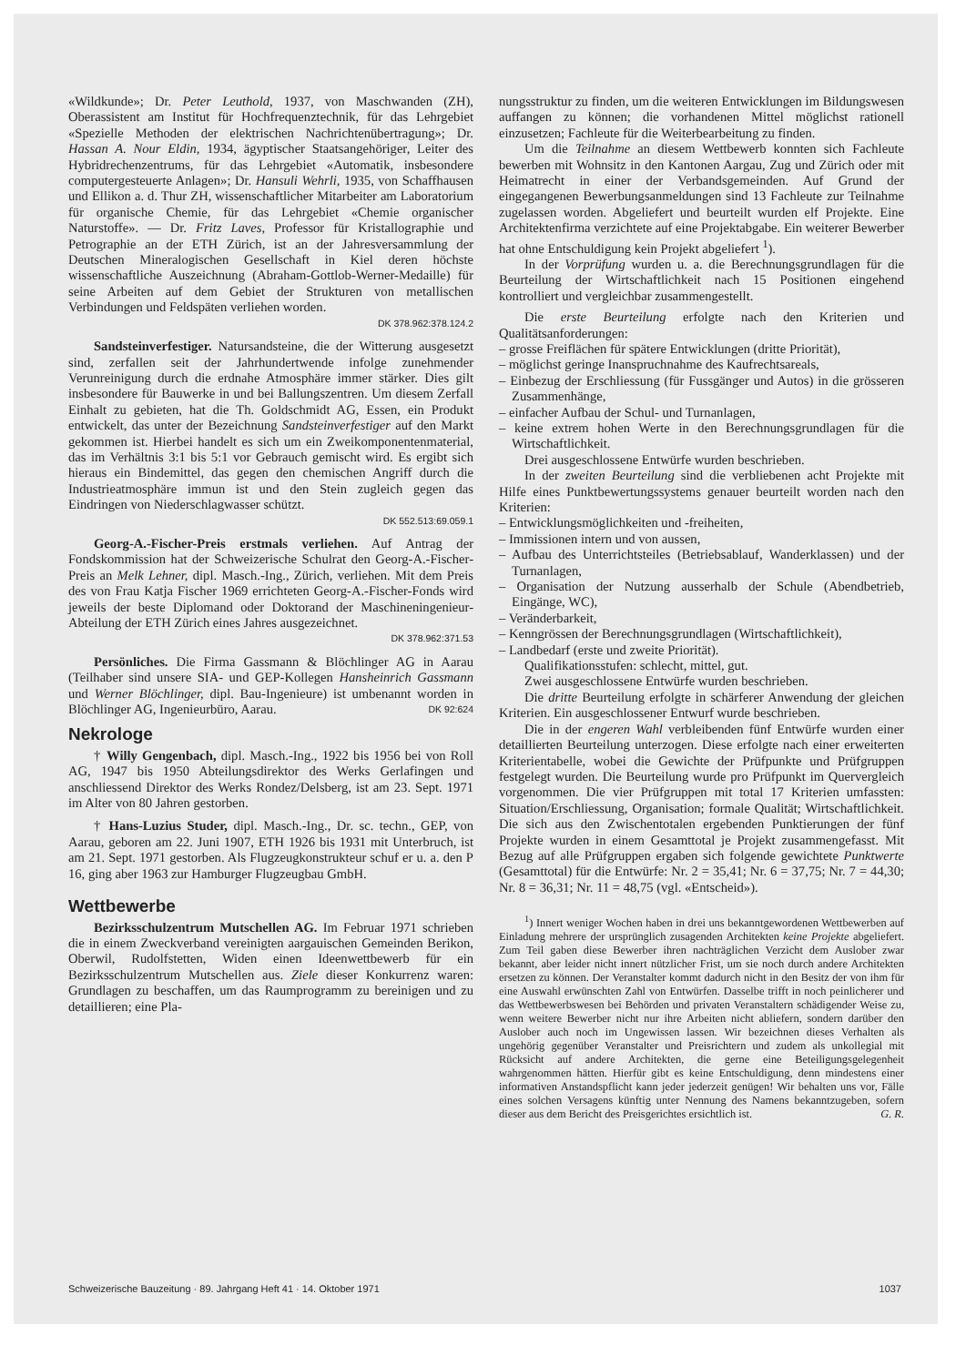«Wildkunde»; Dr. Peter Leuthold, 1937, von Maschwanden (ZH), Oberassistent am Institut für Hochfrequenztechnik, für das Lehrgebiet «Spezielle Methoden der elektrischen Nachrichtenübertragung»; Dr. Hassan A. Nour Eldin, 1934, ägyptischer Staatsangehöriger, Leiter des Hybridrechenzentrums, für das Lehrgebiet «Automatik, insbesondere computergesteuerte Anlagen»; Dr. Hansuli Wehrli, 1935, von Schaffhausen und Ellikon a. d. Thur ZH, wissenschaftlicher Mitarbeiter am Laboratorium für organische Chemie, für das Lehrgebiet «Chemie organischer Naturstoffe». — Dr. Fritz Laves, Professor für Kristallographie und Petrographie an der ETH Zürich, ist an der Jahresversammlung der Deutschen Mineralogischen Gesellschaft in Kiel deren höchste wissenschaftliche Auszeichnung (Abraham-Gottlob-Werner-Medaille) für seine Arbeiten auf dem Gebiet der Strukturen von metallischen Verbindungen und Feldspäten verliehen worden.
DK 378.962:378.124.2
Sandsteinverfestiger. Natursandsteine, die der Witterung ausgesetzt sind, zerfallen seit der Jahrhundertwende infolge zunehmender Verunreinigung durch die erdnahe Atmosphäre immer stärker. Dies gilt insbesondere für Bauwerke in und bei Ballungszentren. Um diesem Zerfall Einhalt zu gebieten, hat die Th. Goldschmidt AG, Essen, ein Produkt entwickelt, das unter der Bezeichnung Sandsteinverfestiger auf den Markt gekommen ist. Hierbei handelt es sich um ein Zweikomponentenmaterial, das im Verhältnis 3:1 bis 5:1 vor Gebrauch gemischt wird. Es ergibt sich hieraus ein Bindemittel, das gegen den chemischen Angriff durch die Industrieatmosphäre immun ist und den Stein zugleich gegen das Eindringen von Niederschlagwasser schützt.
DK 552.513:69.059.1
Georg-A.-Fischer-Preis erstmals verliehen. Auf Antrag der Fondskommission hat der Schweizerische Schulrat den Georg-A.-Fischer-Preis an Melk Lehner, dipl. Masch.-Ing., Zürich, verliehen. Mit dem Preis des von Frau Katja Fischer 1969 errichteten Georg-A.-Fischer-Fonds wird jeweils der beste Diplomand oder Doktorand der Maschineningenieur-Abteilung der ETH Zürich eines Jahres ausgezeichnet.
DK 378.962:371.53
Persönliches. Die Firma Gassmann & Blöchlinger AG in Aarau (Teilhaber sind unsere SIA- und GEP-Kollegen Hansheinrich Gassmann und Werner Blöchlinger, dipl. Bau-Ingenieure) ist umbenannt worden in Blöchlinger AG, Ingenieurbüro, Aarau. DK 92:624
Nekrologe
† Willy Gengenbach, dipl. Masch.-Ing., 1922 bis 1956 bei von Roll AG, 1947 bis 1950 Abteilungsdirektor des Werks Gerlafingen und anschliessend Direktor des Werks Rondez/Delsberg, ist am 23. Sept. 1971 im Alter von 80 Jahren gestorben.
† Hans-Luzius Studer, dipl. Masch.-Ing., Dr. sc. techn., GEP, von Aarau, geboren am 22. Juni 1907, ETH 1926 bis 1931 mit Unterbruch, ist am 21. Sept. 1971 gestorben. Als Flugzeugkonstrukteur schuf er u. a. den P 16, ging aber 1963 zur Hamburger Flugzeugbau GmbH.
Wettbewerbe
Bezirksschulzentrum Mutschellen AG. Im Februar 1971 schrieben die in einem Zweckverband vereinigten aargauischen Gemeinden Berikon, Oberwil, Rudolfstetten, Widen einen Ideenwettbewerb für ein Bezirksschulzentrum Mutschellen aus. Ziele dieser Konkurrenz waren: Grundlagen zu beschaffen, um das Raumprogramm zu bereinigen und zu detaillieren; eine Pla-
nungsstruktur zu finden, um die weiteren Entwicklungen im Bildungswesen auffangen zu können; die vorhandenen Mittel möglichst rationell einzusetzen; Fachleute für die Weiterbearbeitung zu finden.
Um die Teilnahme an diesem Wettbewerb konnten sich Fachleute bewerben mit Wohnsitz in den Kantonen Aargau, Zug und Zürich oder mit Heimatrecht in einer der Verbandsgemeinden. Auf Grund der eingegangenen Bewerbungsanmeldungen sind 13 Fachleute zur Teilnahme zugelassen worden. Abgeliefert und beurteilt wurden elf Projekte. Eine Architektenfirma verzichtete auf eine Projektabgabe. Ein weiterer Bewerber hat ohne Entschuldigung kein Projekt abgeliefert <sup>1</sup>).
In der Vorprüfung wurden u. a. die Berechnungsgrundlagen für die Beurteilung der Wirtschaftlichkeit nach 15 Positionen eingehend kontrolliert und vergleichbar zusammengestellt.
Die erste Beurteilung erfolgte nach den Kriterien und Qualitätsanforderungen:
– grosse Freiflächen für spätere Entwicklungen (dritte Priorität),
– möglichst geringe Inanspruchnahme des Kaufrechtsareals,
– Einbezug der Erschliessung (für Fussgänger und Autos) in die grösseren Zusammenhänge,
– einfacher Aufbau der Schul- und Turnanlagen,
– keine extrem hohen Werte in den Berechnungsgrundlagen für die Wirtschaftlichkeit.
Drei ausgeschlossene Entwürfe wurden beschrieben.
In der zweiten Beurteilung sind die verbliebenen acht Projekte mit Hilfe eines Punktbewertungssystems genauer beurteilt worden nach den Kriterien:
– Entwicklungsmöglichkeiten und -freiheiten,
– Immissionen intern und von aussen,
– Aufbau des Unterrichtsteiles (Betriebsablauf, Wanderklassen) und der Turnanlagen,
– Organisation der Nutzung ausserhalb der Schule (Abendbetrieb, Eingänge, WC),
– Veränderbarkeit,
– Kenngrössen der Berechnungsgrundlagen (Wirtschaftlichkeit),
– Landbedarf (erste und zweite Priorität).
Qualifikationsstufen: schlecht, mittel, gut.
Zwei ausgeschlossene Entwürfe wurden beschrieben.
Die dritte Beurteilung erfolgte in schärferer Anwendung der gleichen Kriterien. Ein ausgeschlossener Entwurf wurde beschrieben.
Die in der engeren Wahl verbleibenden fünf Entwürfe wurden einer detaillierten Beurteilung unterzogen. Diese erfolgte nach einer erweiterten Kriterientabelle, wobei die Gewichte der Prüfpunkte und Prüfgruppen festgelegt wurden. Die Beurteilung wurde pro Prüfpunkt im Quervergleich vorgenommen. Die vier Prüfgruppen mit total 17 Kriterien umfassten: Situation/Erschliessung, Organisation; formale Qualität; Wirtschaftlichkeit. Die sich aus den Zwischentotalen ergebenden Punktierungen der fünf Projekte wurden in einem Gesamttotal je Projekt zusammengefasst. Mit Bezug auf alle Prüfgruppen ergaben sich folgende gewichtete Punktwerte (Gesamttotal) für die Entwürfe: Nr. 2 = 35,41; Nr. 6 = 37,75; Nr. 7 = 44,30; Nr. 8 = 36,31; Nr. 11 = 48,75 (vgl. «Entscheid»).
<sup>1</sup>) Innert weniger Wochen haben in drei uns bekanntgewordenen Wettbewerben auf Einladung mehrere der ursprünglich zusagenden Architekten keine Projekte abgeliefert. Zum Teil gaben diese Bewerber ihren nachträglichen Verzicht dem Auslober zwar bekannt, aber leider nicht innert nützlicher Frist, um sie noch durch andere Architekten ersetzen zu können. Der Veranstalter kommt dadurch nicht in den Besitz der von ihm für eine Auswahl erwünschten Zahl von Entwürfen. Dasselbe trifft in noch peinlicherer und das Wettbewerbswesen bei Behörden und privaten Veranstaltern schädigender Weise zu, wenn weitere Bewerber nicht nur ihre Arbeiten nicht abliefern, sondern darüber den Auslober auch noch im Ungewissen lassen. Wir bezeichnen dieses Verhalten als ungehörig gegenüber Veranstalter und Preisrichtern und zudem als unkollegial mit Rücksicht auf andere Architekten, die gerne eine Beteiligungsgelegenheit wahrgenommen hätten. Hierfür gibt es keine Entschuldigung, denn mindestens einer informativen Anstandspflicht kann jeder jederzeit genügen! Wir behalten uns vor, Fälle eines solchen Versagens künftig unter Nennung des Namens bekanntzugeben, sofern dieser aus dem Bericht des Preisgerichtes ersichtlich ist. G. R.
Schweizerische Bauzeitung · 89. Jahrgang Heft 41 · 14. Oktober 1971 1037